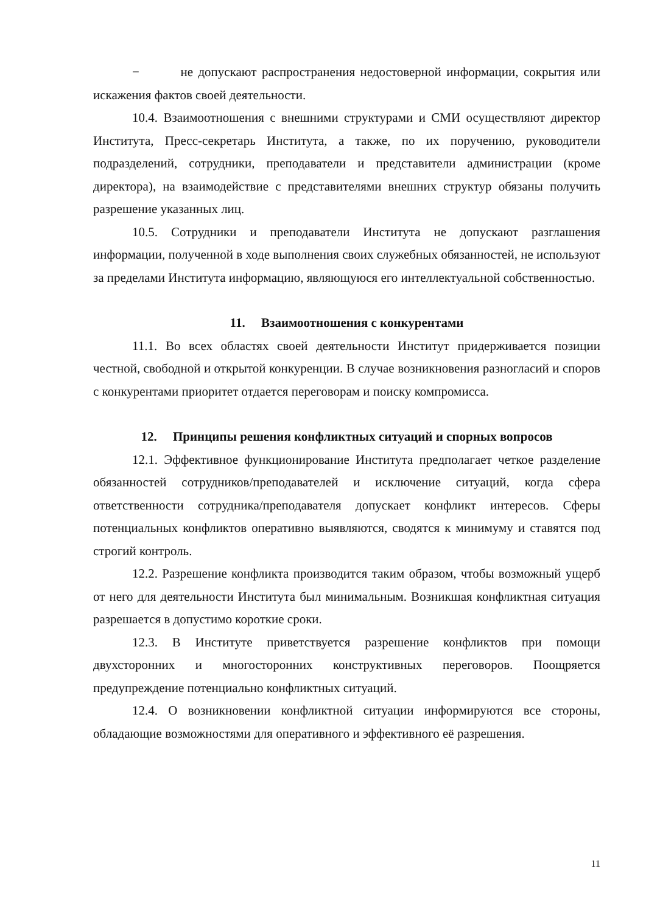− не допускают распространения недостоверной информации, сокрытия или искажения фактов своей деятельности.
10.4. Взаимоотношения с внешними структурами и СМИ осуществляют директор Института, Пресс-секретарь Института, а также, по их поручению, руководители подразделений, сотрудники, преподаватели и представители администрации (кроме директора), на взаимодействие с представителями внешних структур обязаны получить разрешение указанных лиц.
10.5. Сотрудники и преподаватели Института не допускают разглашения информации, полученной в ходе выполнения своих служебных обязанностей, не используют за пределами Института информацию, являющуюся его интеллектуальной собственностью.
11. Взаимоотношения с конкурентами
11.1. Во всех областях своей деятельности Институт придерживается позиции честной, свободной и открытой конкуренции. В случае возникновения разногласий и споров с конкурентами приоритет отдается переговорам и поиску компромисса.
12. Принципы решения конфликтных ситуаций и спорных вопросов
12.1. Эффективное функционирование Института предполагает четкое разделение обязанностей сотрудников/преподавателей и исключение ситуаций, когда сфера ответственности сотрудника/преподавателя допускает конфликт интересов. Сферы потенциальных конфликтов оперативно выявляются, сводятся к минимуму и ставятся под строгий контроль.
12.2. Разрешение конфликта производится таким образом, чтобы возможный ущерб от него для деятельности Института был минимальным. Возникшая конфликтная ситуация разрешается в допустимо короткие сроки.
12.3. В Институте приветствуется разрешение конфликтов при помощи двухсторонних и многосторонних конструктивных переговоров. Поощряется предупреждение потенциально конфликтных ситуаций.
12.4. О возникновении конфликтной ситуации информируются все стороны, обладающие возможностями для оперативного и эффективного её разрешения.
11